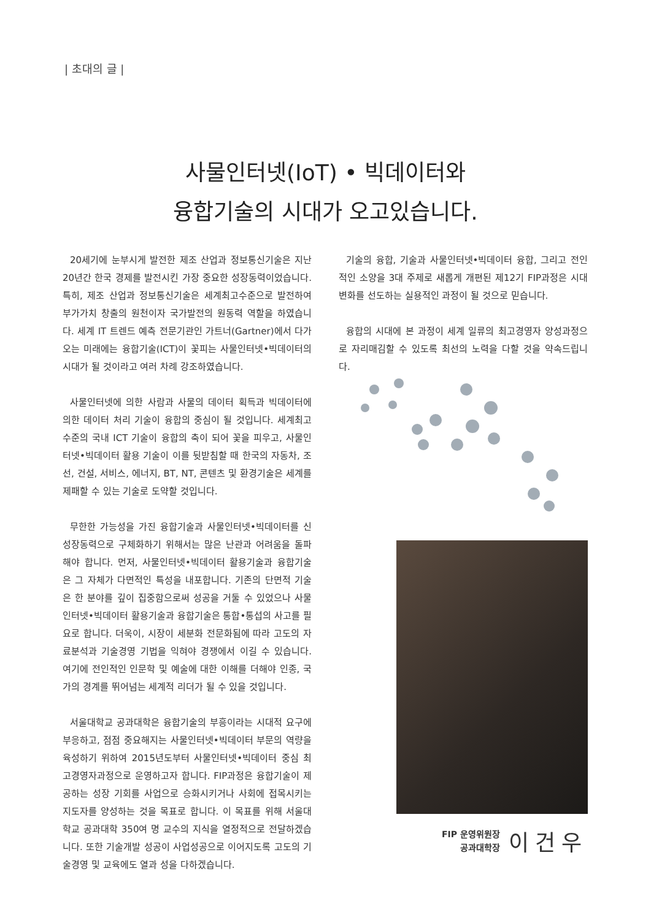| 초대의 글 |
사물인터넷(IoT) • 빅데이터와
융합기술의 시대가 오고있습니다.
20세기에 눈부시게 발전한 제조 산업과 정보통신기술은 지난 20년간 한국 경제를 발전시킨 가장 중요한 성장동력이었습니다. 특히, 제조 산업과 정보통신기술은 세계최고수준으로 발전하여 부가가치 창출의 원천이자 국가발전의 원동력 역할을 하였습니다. 세계 IT 트렌드 예측 전문기관인 가트너(Gartner)에서 다가오는 미래에는 융합기술(ICT)이 꽃피는 사물인터넷•빅데이터의 시대가 될 것이라고 여러 차례 강조하였습니다.
사물인터넷에 의한 사람과 사물의 데이터 획득과 빅데이터에 의한 데이터 처리 기술이 융합의 중심이 될 것입니다. 세계최고수준의 국내 ICT 기술이 융합의 축이 되어 꽃을 피우고, 사물인터넷•빅데이터 활용 기술이 이를 뒷받침할 때 한국의 자동차, 조선, 건설, 서비스, 에너지, BT, NT, 콘텐츠 및 환경기술은 세계를 제패할 수 있는 기술로 도약할 것입니다.
무한한 가능성을 가진 융합기술과 사물인터넷•빅데이터를 신성장동력으로 구체화하기 위해서는 많은 난관과 어려움을 돌파해야 합니다. 먼저, 사물인터넷•빅데이터 활용기술과 융합기술은 그 자체가 다면적인 특성을 내포합니다. 기존의 단면적 기술은 한 분야를 깊이 집중함으로써 성공을 거둘 수 있었으나 사물인터넷•빅데이터 활용기술과 융합기술은 통합•통섭의 사고를 필요로 합니다. 더욱이, 시장이 세분화 전문화됨에 따라 고도의 자료분석과 기술경영 기법을 익혀야 경쟁에서 이길 수 있습니다. 여기에 전인적인 인문학 및 예술에 대한 이해를 더해야 인종, 국가의 경계를 뛰어넘는 세계적 리더가 될 수 있을 것입니다.
서울대학교 공과대학은 융합기술의 부흥이라는 시대적 요구에 부응하고, 점점 중요해지는 사물인터넷•빅데이터 부문의 역량을 육성하기 위하여 2015년도부터 사물인터넷•빅데이터 중심 최고경영자과정으로 운영하고자 합니다. FIP과정은 융합기술이 제공하는 성장 기회를 사업으로 승화시키거나 사회에 접목시키는 지도자를 양성하는 것을 목표로 합니다. 이 목표를 위해 서울대학교 공과대학 350여 명 교수의 지식을 열정적으로 전달하겠습니다. 또한 기술개발 성공이 사업성공으로 이어지도록 고도의 기술경영 및 교육에도 열과 성을 다하겠습니다.
기술의 융합, 기술과 사물인터넷•빅데이터 융합, 그리고 전인적인 소양을 3대 주제로 새롭게 개편된 제12기 FIP과정은 시대변화를 선도하는 실용적인 과정이 될 것으로 믿습니다.
융합의 시대에 본 과정이 세계 일류의 최고경영자 양성과정으로 자리매김할 수 있도록 최선의 노력을 다할 것을 약속드립니다.
FIP 운영위원장
공과대학장
이건우